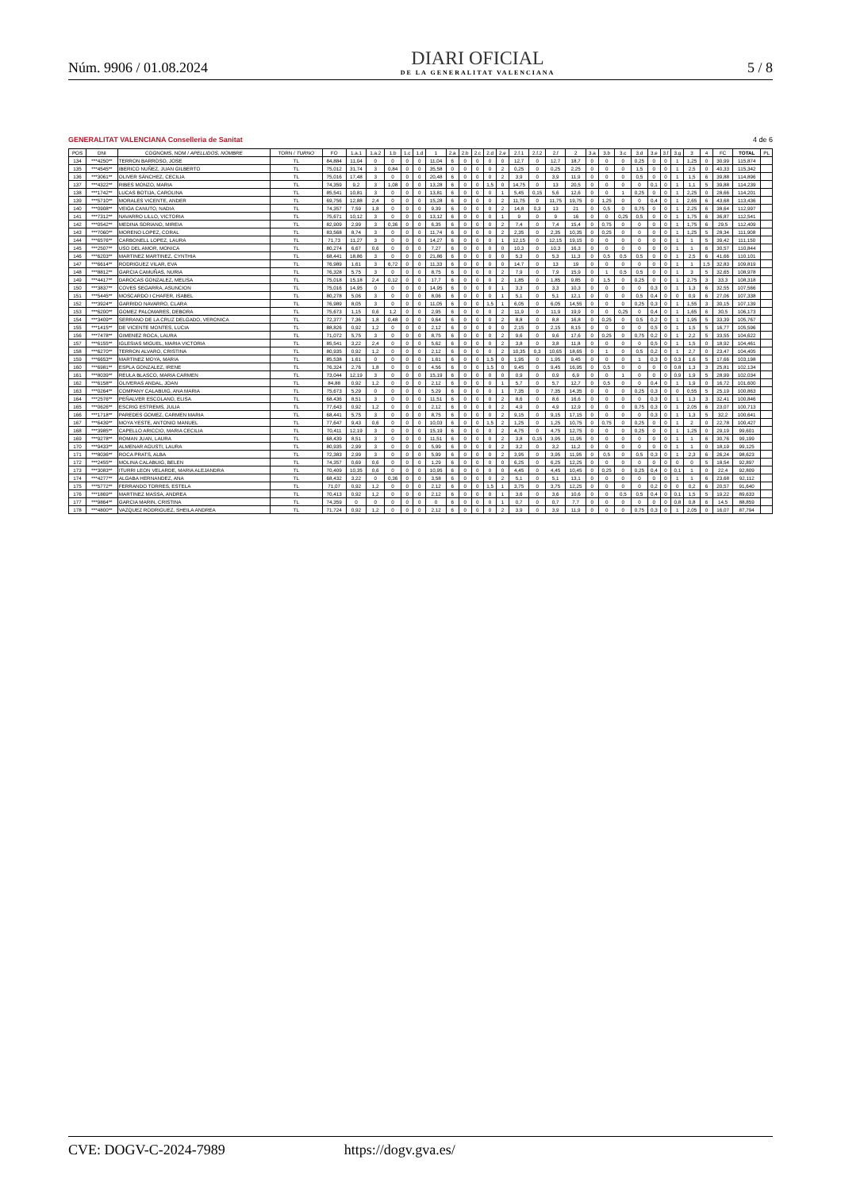Núm. 9906 / 01.08.2024
DIARI OFICIAL
DE LA GENERALITAT VALENCIANA
5 / 8
GENERALITAT VALENCIANA Conselleria de Sanitat 4 de 6
| POS | DNI | COGNOMS, NOM / APELLIDOS, NOMBRE | TORN / TURNO | FO | 1.a.1 | 1.a.2 | 1.b | 1.c | 1.d | 1 | 2.a | 2.b | 2.c | 2.d | 2.e | 2.f.1 | 2.f.2 | 2.f | 2 | 3.a | 3.b | 3.c | 3.d | 3.e | 3.f | 3.g | 3 | 4 | FC | TOTAL | PL |
| --- | --- | --- | --- | --- | --- | --- | --- | --- | --- | --- | --- | --- | --- | --- | --- | --- | --- | --- | --- | --- | --- | --- | --- | --- | --- | --- | --- | --- | --- | --- | --- |
| 134 | ***4250** | TERRON BARROSO, JOSE | TL | 84,884 | 11,04 | 0 | 0 | 0 | 0 | 11,04 | 6 | 0 | 0 | 0 | 0 | 12,7 | 0 | 12,7 | 18,7 | 0 | 0 | 0 | 0,25 | 0 | 0 | 1 | 1,25 | 0 | 30,99 | 115,874 | |
| 135 | ***4545** | IBERICO NUÑEZ, JUAN GILBERTO | TL | 75,012 | 31,74 | 3 | 0,84 | 0 | 0 | 35,58 | 0 | 0 | 0 | 0 | 2 | 0,25 | 0 | 0,25 | 2,25 | 0 | 0 | 0 | 1,5 | 0 | 0 | 1 | 2,5 | 0 | 40,33 | 115,342 | |
| 136 | ***3061** | OLIVER SÁNCHEZ, CECILIA | TL | 75,016 | 17,48 | 3 | 0 | 0 | 0 | 20,48 | 6 | 0 | 0 | 0 | 2 | 3,9 | 0 | 3,9 | 11,9 | 0 | 0 | 0 | 0,5 | 0 | 0 | 1 | 1,5 | 6 | 39,88 | 114,896 | |
| 137 | ***4322** | RIBES MONZO, MARIA | TL | 74,359 | 9,2 | 3 | 1,08 | 0 | 0 | 13,28 | 6 | 0 | 0 | 1,5 | 0 | 14,75 | 0 | 13 | 20,5 | 0 | 0 | 0 | 0 | 0,1 | 0 | 1 | 1,1 | 5 | 39,88 | 114,239 | |
| 138 | ***1742** | LUCAS BOTIJA, CAROLINA | TL | 85,541 | 10,81 | 3 | 0 | 0 | 0 | 13,81 | 6 | 0 | 0 | 0 | 1 | 5,45 | 0,15 | 5,6 | 12,6 | 0 | 0 | 1 | 0,25 | 0 | 0 | 1 | 2,25 | 0 | 28,66 | 114,201 | |
| 139 | ***5710** | MORALES VICENTE, ANDER | TL | 69,756 | 12,88 | 2,4 | 0 | 0 | 0 | 15,28 | 6 | 0 | 0 | 0 | 2 | 11,75 | 0 | 11,75 | 19,75 | 0 | 1,25 | 0 | 0 | 0,4 | 0 | 1 | 2,65 | 6 | 43,68 | 113,436 | |
| 140 | ***0908** | VEIGA CANUTO, NADIA | TL | 74,357 | 7,59 | 1,8 | 0 | 0 | 0 | 9,39 | 6 | 0 | 0 | 0 | 2 | 14,8 | 0,3 | 13 | 21 | 0 | 0,5 | 0 | 0,75 | 0 | 0 | 1 | 2,25 | 6 | 38,64 | 112,997 | |
| 141 | ***7312** | NAVARRO LILLO, VICTORIA | TL | 75,671 | 10,12 | 3 | 0 | 0 | 0 | 13,12 | 6 | 0 | 0 | 0 | 1 | 9 | 0 | 9 | 16 | 0 | 0 | 0,25 | 0,5 | 0 | 0 | 1 | 1,75 | 6 | 36,87 | 112,541 | |
| 142 | ***0542** | MEDINA SORIANO, MIREIA | TL | 82,909 | 2,99 | 3 | 0,36 | 0 | 0 | 6,35 | 6 | 0 | 0 | 0 | 2 | 7,4 | 0 | 7,4 | 15,4 | 0 | 0,75 | 0 | 0 | 0 | 0 | 1 | 1,75 | 6 | 29,5 | 112,409 | |
| 143 | ***7060** | MORENO LOPEZ, CORAL | TL | 83,568 | 8,74 | 3 | 0 | 0 | 0 | 11,74 | 6 | 0 | 0 | 0 | 2 | 2,35 | 0 | 2,35 | 10,35 | 0 | 0,25 | 0 | 0 | 0 | 0 | 1 | 1,25 | 5 | 28,34 | 111,908 | |
| 144 | ***6576** | CARBONELL LOPEZ, LAURA | TL | 71,73 | 11,27 | 3 | 0 | 0 | 0 | 14,27 | 6 | 0 | 0 | 0 | 1 | 12,15 | 0 | 12,15 | 19,15 | 0 | 0 | 0 | 0 | 0 | 0 | 1 | 1 | 5 | 39,42 | 111,150 | |
| 145 | ***2507** | USO DEL AMOR, MONICA | TL | 80,274 | 6,67 | 0,6 | 0 | 0 | 0 | 7,27 | 6 | 0 | 0 | 0 | 0 | 10,3 | 0 | 10,3 | 16,3 | 0 | 0 | 0 | 0 | 0 | 0 | 1 | 1 | 6 | 30,57 | 110,844 | |
| 146 | ***6203** | MARTINEZ MARTINEZ, CYNTHIA | TL | 68,441 | 18,86 | 3 | 0 | 0 | 0 | 21,86 | 6 | 0 | 0 | 0 | 0 | 5,3 | 0 | 5,3 | 11,3 | 0 | 0,5 | 0,5 | 0,5 | 0 | 0 | 1 | 2,5 | 6 | 41,66 | 110,101 | |
| 147 | ***6614** | RODRIGUEZ VILAR, EVA | TL | 76,989 | 1,61 | 3 | 6,72 | 0 | 0 | 11,33 | 6 | 0 | 0 | 0 | 0 | 14,7 | 0 | 13 | 19 | 0 | 0 | 0 | 0 | 0 | 0 | 1 | 1 | 1,5 | 32,83 | 109,819 | |
| 148 | ***8812** | GARCIA CAMUÑAS, NURIA | TL | 76,328 | 5,75 | 3 | 0 | 0 | 0 | 8,75 | 6 | 0 | 0 | 0 | 2 | 7,9 | 0 | 7,9 | 15,9 | 0 | 1 | 0,5 | 0,5 | 0 | 0 | 1 | 3 | 5 | 32,65 | 108,978 | |
| 149 | ***4417** | DAROCAS GONZALEZ, MELISA | TL | 75,018 | 15,18 | 2,4 | 0,12 | 0 | 0 | 17,7 | 6 | 0 | 0 | 0 | 2 | 1,85 | 0 | 1,85 | 9,85 | 0 | 1,5 | 0 | 0,25 | 0 | 0 | 1 | 2,75 | 3 | 33,3 | 108,318 | |
| 150 | ***3837** | COVES SEGARRA, ASUNCION | TL | 75,016 | 14,95 | 0 | 0 | 0 | 0 | 14,95 | 6 | 0 | 0 | 0 | 1 | 3,3 | 0 | 3,3 | 10,3 | 0 | 0 | 0 | 0 | 0,3 | 0 | 1 | 1,3 | 6 | 32,55 | 107,566 | |
| 151 | ***5445** | MOSCARDO I CHAFER, ISABEL | TL | 80,278 | 5,06 | 3 | 0 | 0 | 0 | 8,06 | 6 | 0 | 0 | 0 | 1 | 5,1 | 0 | 5,1 | 12,1 | 0 | 0 | 0 | 0,5 | 0,4 | 0 | 0 | 0,9 | 6 | 27,06 | 107,338 | |
| 152 | ***3924** | GARRIDO NAVARRO, CLARA | TL | 76,989 | 8,05 | 3 | 0 | 0 | 0 | 11,05 | 6 | 0 | 0 | 1,5 | 1 | 6,05 | 0 | 6,05 | 14,55 | 0 | 0 | 0 | 0,25 | 0,3 | 0 | 1 | 1,55 | 3 | 30,15 | 107,139 | |
| 153 | ***6200** | GOMEZ PALOMARES, DEBORA | TL | 75,673 | 1,15 | 0,6 | 1,2 | 0 | 0 | 2,95 | 6 | 0 | 0 | 0 | 2 | 11,9 | 0 | 11,9 | 19,9 | 0 | 0 | 0,25 | 0 | 0,4 | 0 | 1 | 1,65 | 6 | 30,5 | 106,173 | |
| 154 | ***3409** | SERRANO DE LA CRUZ DELGADO, VERONICA | TL | 72,377 | 7,36 | 1,8 | 0,48 | 0 | 0 | 9,64 | 6 | 0 | 0 | 0 | 2 | 8,8 | 0 | 8,8 | 16,8 | 0 | 0,25 | 0 | 0,5 | 0,2 | 0 | 1 | 1,95 | 5 | 33,39 | 105,767 | |
| 155 | ***1415** | DE VICENTE MONTES, LUCIA | TL | 88,826 | 0,92 | 1,2 | 0 | 0 | 0 | 2,12 | 6 | 0 | 0 | 0 | 0 | 2,15 | 0 | 2,15 | 8,15 | 0 | 0 | 0 | 0 | 0,5 | 0 | 1 | 1,5 | 5 | 16,77 | 105,596 | |
| 156 | ***7478** | GIMENEZ ROCA, LAURA | TL | 71,072 | 5,75 | 3 | 0 | 0 | 0 | 8,75 | 6 | 0 | 0 | 0 | 2 | 9,6 | 0 | 9,6 | 17,6 | 0 | 0,25 | 0 | 0,75 | 0,2 | 0 | 1 | 2,2 | 5 | 33,55 | 104,622 | |
| 157 | ***6155** | IGLESIAS MIGUEL, MARIA VICTORIA | TL | 85,541 | 3,22 | 2,4 | 0 | 0 | 0 | 5,62 | 6 | 0 | 0 | 0 | 2 | 3,8 | 0 | 3,8 | 11,8 | 0 | 0 | 0 | 0 | 0,5 | 0 | 1 | 1,5 | 0 | 18,92 | 104,461 | |
| 158 | ***6270** | TERRON ALVARO, CRISTINA | TL | 80,935 | 0,92 | 1,2 | 0 | 0 | 0 | 2,12 | 6 | 0 | 0 | 0 | 2 | 10,35 | 0,3 | 10,65 | 18,65 | 0 | 1 | 0 | 0,5 | 0,2 | 0 | 1 | 2,7 | 0 | 23,47 | 104,405 | |
| 159 | ***6653** | MARTINEZ MOYA, MARIA | TL | 85,538 | 1,61 | 0 | 0 | 0 | 0 | 1,61 | 6 | 0 | 0 | 1,5 | 0 | 1,95 | 0 | 1,95 | 9,45 | 0 | 0 | 0 | 1 | 0,3 | 0 | 0,3 | 1,6 | 5 | 17,66 | 103,198 | |
| 160 | ***6981** | ESPLA GONZALEZ, IRENE | TL | 76,324 | 2,76 | 1,8 | 0 | 0 | 0 | 4,56 | 6 | 0 | 0 | 1,5 | 0 | 9,45 | 0 | 9,45 | 16,95 | 0 | 0,5 | 0 | 0 | 0 | 0 | 0,8 | 1,3 | 3 | 25,81 | 102,134 | |
| 161 | ***8039** | REULA BLASCO, MARIA CARMEN | TL | 73,044 | 12,19 | 3 | 0 | 0 | 0 | 15,19 | 6 | 0 | 0 | 0 | 0 | 0,9 | 0 | 0,9 | 6,9 | 0 | 0 | 1 | 0 | 0 | 0 | 0,9 | 1,9 | 5 | 28,99 | 102,034 | |
| 162 | ***6158** | OLIVERAS ANDAL, JOAN | TL | 84,88 | 0,92 | 1,2 | 0 | 0 | 0 | 2,12 | 6 | 0 | 0 | 0 | 1 | 5,7 | 0 | 5,7 | 12,7 | 0 | 0,5 | 0 | 0 | 0,4 | 0 | 1 | 1,9 | 0 | 16,72 | 101,600 | |
| 163 | ***0264** | COMPANY CALABUIG, ANA MARIA | TL | 75,673 | 5,29 | 0 | 0 | 0 | 0 | 5,29 | 6 | 0 | 0 | 0 | 1 | 7,35 | 0 | 7,35 | 14,35 | 0 | 0 | 0 | 0,25 | 0,3 | 0 | 0 | 0,55 | 5 | 25,19 | 100,863 | |
| 164 | ***2576** | PEÑALVER ESCOLANO, ELISA | TL | 68,436 | 8,51 | 3 | 0 | 0 | 0 | 11,51 | 6 | 0 | 0 | 0 | 2 | 8,6 | 0 | 8,6 | 16,6 | 0 | 0 | 0 | 0 | 0,3 | 0 | 1 | 1,3 | 3 | 32,41 | 100,846 | |
| 165 | ***0626** | ESCRIG ESTREMS, JULIA | TL | 77,643 | 0,92 | 1,2 | 0 | 0 | 0 | 2,12 | 6 | 0 | 0 | 0 | 2 | 4,9 | 0 | 4,9 | 12,9 | 0 | 0 | 0 | 0,75 | 0,3 | 0 | 1 | 2,05 | 6 | 23,07 | 100,713 | |
| 166 | ***1718** | PAREDES GOMEZ, CARMEN MARIA | TL | 68,441 | 5,75 | 3 | 0 | 0 | 0 | 8,75 | 6 | 0 | 0 | 0 | 2 | 9,15 | 0 | 9,15 | 17,15 | 0 | 0 | 0 | 0 | 0,3 | 0 | 1 | 1,3 | 5 | 32,2 | 100,641 | |
| 167 | ***6439** | MOYA YESTE, ANTONIO MANUEL | TL | 77,647 | 9,43 | 0,6 | 0 | 0 | 0 | 10,03 | 6 | 0 | 0 | 1,5 | 2 | 1,25 | 0 | 1,25 | 10,75 | 0 | 0,75 | 0 | 0,25 | 0 | 0 | 1 | 2 | 0 | 22,78 | 100,427 | |
| 168 | ***3985** | CAPELLO ARICCIO, MARIA CECILIA | TL | 70,411 | 12,19 | 3 | 0 | 0 | 0 | 15,19 | 6 | 0 | 0 | 0 | 2 | 4,75 | 0 | 4,75 | 12,75 | 0 | 0 | 0 | 0,25 | 0 | 0 | 1 | 1,25 | 0 | 29,19 | 99,601 | |
| 169 | ***9278** | ROMAN JUAN, LAURA | TL | 68,439 | 8,51 | 3 | 0 | 0 | 0 | 11,51 | 6 | 0 | 0 | 0 | 2 | 3,8 | 0,15 | 3,95 | 11,95 | 0 | 0 | 0 | 0 | 0 | 0 | 1 | 1 | 6 | 30,76 | 99,199 | |
| 170 | ***9433** | ALMENAR AGUSTI, LAURA | TL | 80,935 | 2,99 | 3 | 0 | 0 | 0 | 5,99 | 6 | 0 | 0 | 0 | 2 | 3,2 | 0 | 3,2 | 11,2 | 0 | 0 | 0 | 0 | 0 | 0 | 1 | 1 | 0 | 18,19 | 99,125 | |
| 171 | ***8036** | ROCA PRATS, ALBA | TL | 72,383 | 2,99 | 3 | 0 | 0 | 0 | 5,99 | 6 | 0 | 0 | 0 | 2 | 3,95 | 0 | 3,95 | 11,95 | 0 | 0,5 | 0 | 0,5 | 0,3 | 0 | 1 | 2,3 | 6 | 26,24 | 98,623 | |
| 172 | ***2455** | MOLINA CALABUIG, BELEN | TL | 74,357 | 0,69 | 0,6 | 0 | 0 | 0 | 1,29 | 6 | 0 | 0 | 0 | 0 | 6,25 | 0 | 6,25 | 12,25 | 0 | 0 | 0 | 0 | 0 | 0 | 0 | 0 | 5 | 18,54 | 92,897 | |
| 173 | ***3083** | ITURRI LEON VELARDE, MARIA ALEJANDRA | TL | 70,409 | 10,35 | 0,6 | 0 | 0 | 0 | 10,95 | 6 | 0 | 0 | 0 | 0 | 4,45 | 0 | 4,45 | 10,45 | 0 | 0,25 | 0 | 0,25 | 0,4 | 0 | 0,1 | 1 | 0 | 22,4 | 92,809 | |
| 174 | ***4277** | ALGABA HERNANDEZ, ANA | TL | 68,432 | 3,22 | 0 | 0,36 | 0 | 0 | 3,58 | 6 | 0 | 0 | 0 | 2 | 5,1 | 0 | 5,1 | 13,1 | 0 | 0 | 0 | 0 | 0 | 0 | 1 | 1 | 6 | 23,68 | 92,112 | |
| 175 | ***5772** | FERRANDO TORRES, ESTELA | TL | 71,07 | 0,92 | 1,2 | 0 | 0 | 0 | 2,12 | 6 | 0 | 0 | 1,5 | 1 | 3,75 | 0 | 3,75 | 12,25 | 0 | 0 | 0 | 0 | 0,2 | 0 | 0 | 0,2 | 6 | 20,57 | 91,640 | |
| 176 | ***1869** | MARTINEZ MASSA, ANDREA | TL | 70,413 | 0,92 | 1,2 | 0 | 0 | 0 | 2,12 | 6 | 0 | 0 | 0 | 1 | 3,6 | 0 | 3,6 | 10,6 | 0 | 0 | 0,5 | 0,5 | 0,4 | 0 | 0,1 | 1,5 | 5 | 19,22 | 89,633 | |
| 177 | ***9864** | GARCIA MARIN, CRISTINA | TL | 74,359 | 0 | 0 | 0 | 0 | 0 | 0 | 6 | 0 | 0 | 0 | 1 | 0,7 | 0 | 0,7 | 7,7 | 0 | 0 | 0 | 0 | 0 | 0 | 0,8 | 0,8 | 6 | 14,5 | 88,859 | |
| 178 | ***4800** | VAZQUEZ RODRIGUEZ, SHEILA ANDREA | TL | 71,724 | 0,92 | 1,2 | 0 | 0 | 0 | 2,12 | 6 | 0 | 0 | 0 | 2 | 3,9 | 0 | 3,9 | 11,9 | 0 | 0 | 0 | 0,75 | 0,3 | 0 | 1 | 2,05 | 0 | 16,07 | 87,794 | |
CVE: DOGV-C-2024-7989 https://dogv.gva.es/